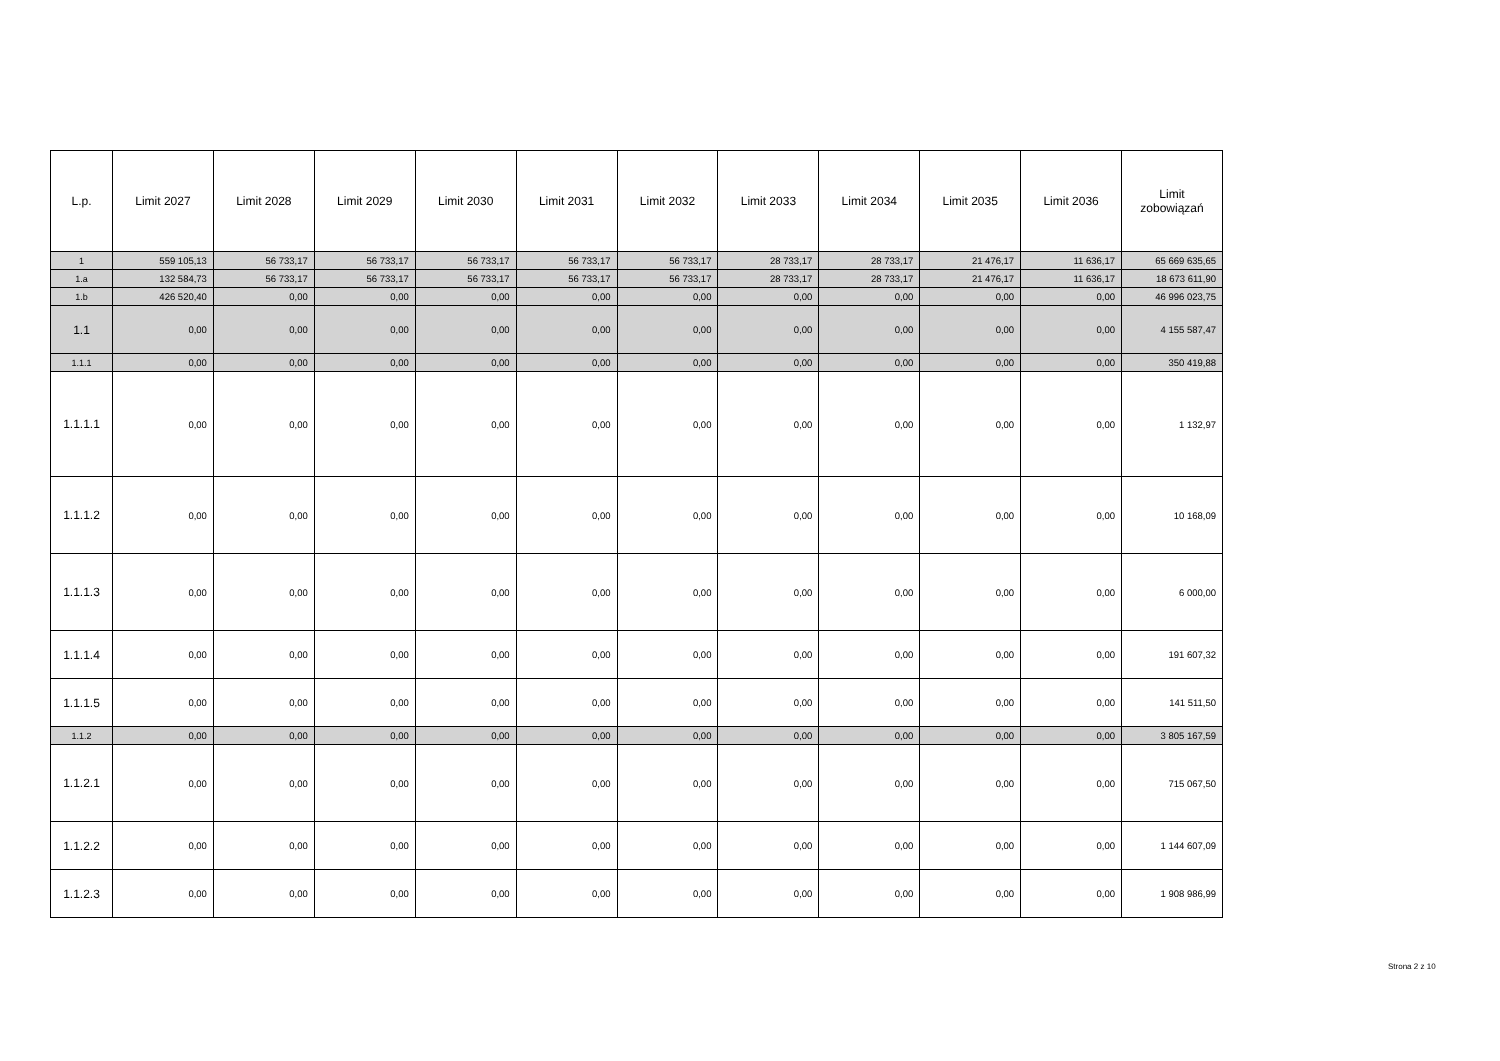| L.p. | Limit 2027 | Limit 2028 | Limit 2029 | Limit 2030 | Limit 2031 | Limit 2032 | Limit 2033 | Limit 2034 | Limit 2035 | Limit 2036 | Limit zobowiązań |
| --- | --- | --- | --- | --- | --- | --- | --- | --- | --- | --- | --- |
| 1 | 559 105,13 | 56 733,17 | 56 733,17 | 56 733,17 | 56 733,17 | 56 733,17 | 28 733,17 | 28 733,17 | 21 476,17 | 11 636,17 | 65 669 635,65 |
| 1.a | 132 584,73 | 56 733,17 | 56 733,17 | 56 733,17 | 56 733,17 | 56 733,17 | 28 733,17 | 28 733,17 | 21 476,17 | 11 636,17 | 18 673 611,90 |
| 1.b | 426 520,40 | 0,00 | 0,00 | 0,00 | 0,00 | 0,00 | 0,00 | 0,00 | 0,00 | 0,00 | 46 996 023,75 |
| 1.1 | 0,00 | 0,00 | 0,00 | 0,00 | 0,00 | 0,00 | 0,00 | 0,00 | 0,00 | 0,00 | 4 155 587,47 |
| 1.1.1 | 0,00 | 0,00 | 0,00 | 0,00 | 0,00 | 0,00 | 0,00 | 0,00 | 0,00 | 0,00 | 350 419,88 |
| 1.1.1.1 | 0,00 | 0,00 | 0,00 | 0,00 | 0,00 | 0,00 | 0,00 | 0,00 | 0,00 | 0,00 | 1 132,97 |
| 1.1.1.2 | 0,00 | 0,00 | 0,00 | 0,00 | 0,00 | 0,00 | 0,00 | 0,00 | 0,00 | 0,00 | 10 168,09 |
| 1.1.1.3 | 0,00 | 0,00 | 0,00 | 0,00 | 0,00 | 0,00 | 0,00 | 0,00 | 0,00 | 0,00 | 6 000,00 |
| 1.1.1.4 | 0,00 | 0,00 | 0,00 | 0,00 | 0,00 | 0,00 | 0,00 | 0,00 | 0,00 | 0,00 | 191 607,32 |
| 1.1.1.5 | 0,00 | 0,00 | 0,00 | 0,00 | 0,00 | 0,00 | 0,00 | 0,00 | 0,00 | 0,00 | 141 511,50 |
| 1.1.2 | 0,00 | 0,00 | 0,00 | 0,00 | 0,00 | 0,00 | 0,00 | 0,00 | 0,00 | 0,00 | 3 805 167,59 |
| 1.1.2.1 | 0,00 | 0,00 | 0,00 | 0,00 | 0,00 | 0,00 | 0,00 | 0,00 | 0,00 | 0,00 | 715 067,50 |
| 1.1.2.2 | 0,00 | 0,00 | 0,00 | 0,00 | 0,00 | 0,00 | 0,00 | 0,00 | 0,00 | 0,00 | 1 144 607,09 |
| 1.1.2.3 | 0,00 | 0,00 | 0,00 | 0,00 | 0,00 | 0,00 | 0,00 | 0,00 | 0,00 | 0,00 | 1 908 986,99 |
Strona 2 z 10